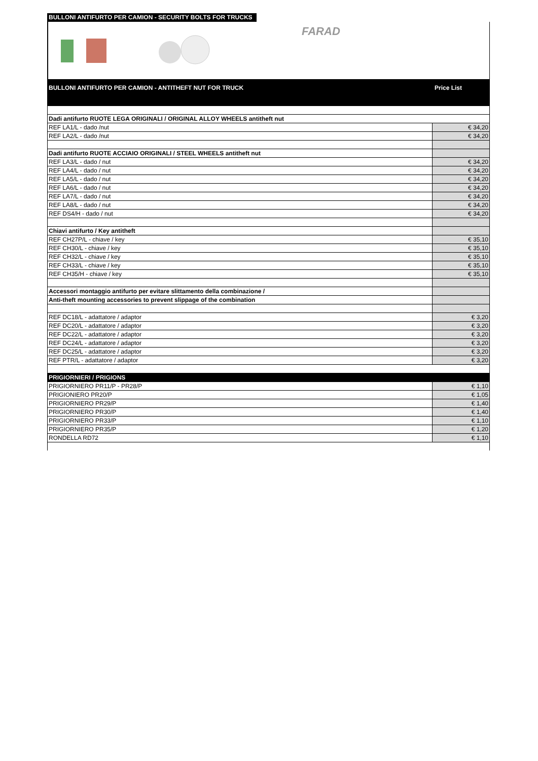BULLONI ANTIFURTO PER CAMION - SECURITY BOLTS FOR TRUCKS
FARAD
BULLONI ANTIFURTO PER CAMION - ANTITHEFT NUT FOR TRUCK Price List
| Dadi antifurto RUOTE LEGA ORIGINALI / ORIGINAL ALLOY WHEELS antitheft nut | |
| REF LA1/L - dado /nut | € 34,20 |
| REF LA2/L - dado /nut | € 34,20 |
| Dadi antifurto RUOTE ACCIAIO ORIGINALI / STEEL WHEELS antitheft nut | |
| REF LA3/L - dado / nut | € 34,20 |
| REF LA4/L - dado / nut | € 34,20 |
| REF LA5/L - dado / nut | € 34,20 |
| REF LA6/L - dado / nut | € 34,20 |
| REF LA7/L - dado / nut | € 34,20 |
| REF LA8/L - dado / nut | € 34,20 |
| REF DS4/H - dado / nut | € 34,20 |
| Chiavi antifurto / Key antitheft | |
| REF CH27P/L - chiave / key | € 35,10 |
| REF CH30/L - chiave / key | € 35,10 |
| REF CH32/L - chiave / key | € 35,10 |
| REF CH33/L - chiave / key | € 35,10 |
| REF CH35/H - chiave / key | € 35,10 |
| Accessori montaggio antifurto per evitare slittamento della combinazione / | |
| Anti-theft mounting accessories to prevent slippage of the combination | |
| REF DC18/L - adattatore / adaptor | € 3,20 |
| REF DC20/L - adattatore / adaptor | € 3,20 |
| REF DC22/L - adattatore / adaptor | € 3,20 |
| REF DC24/L - adattatore / adaptor | € 3,20 |
| REF DC25/L - adattatore / adaptor | € 3,20 |
| REF PTR/L - adattatore / adaptor | € 3,20 |
| PRIGIORNIERI / PRIGIONS | |
| PRIGIORNIERO PR11/P - PR28/P | € 1,10 |
| PRIGIONIERO PR20/P | € 1,05 |
| PRIGIORNIERO PR29/P | € 1,40 |
| PRIGIORNIERO PR30/P | € 1,40 |
| PRIGIORNIERO PR33/P | € 1,10 |
| PRIGIORNIERO PR35/P | € 1,20 |
| RONDELLA RD72 | € 1,10 |